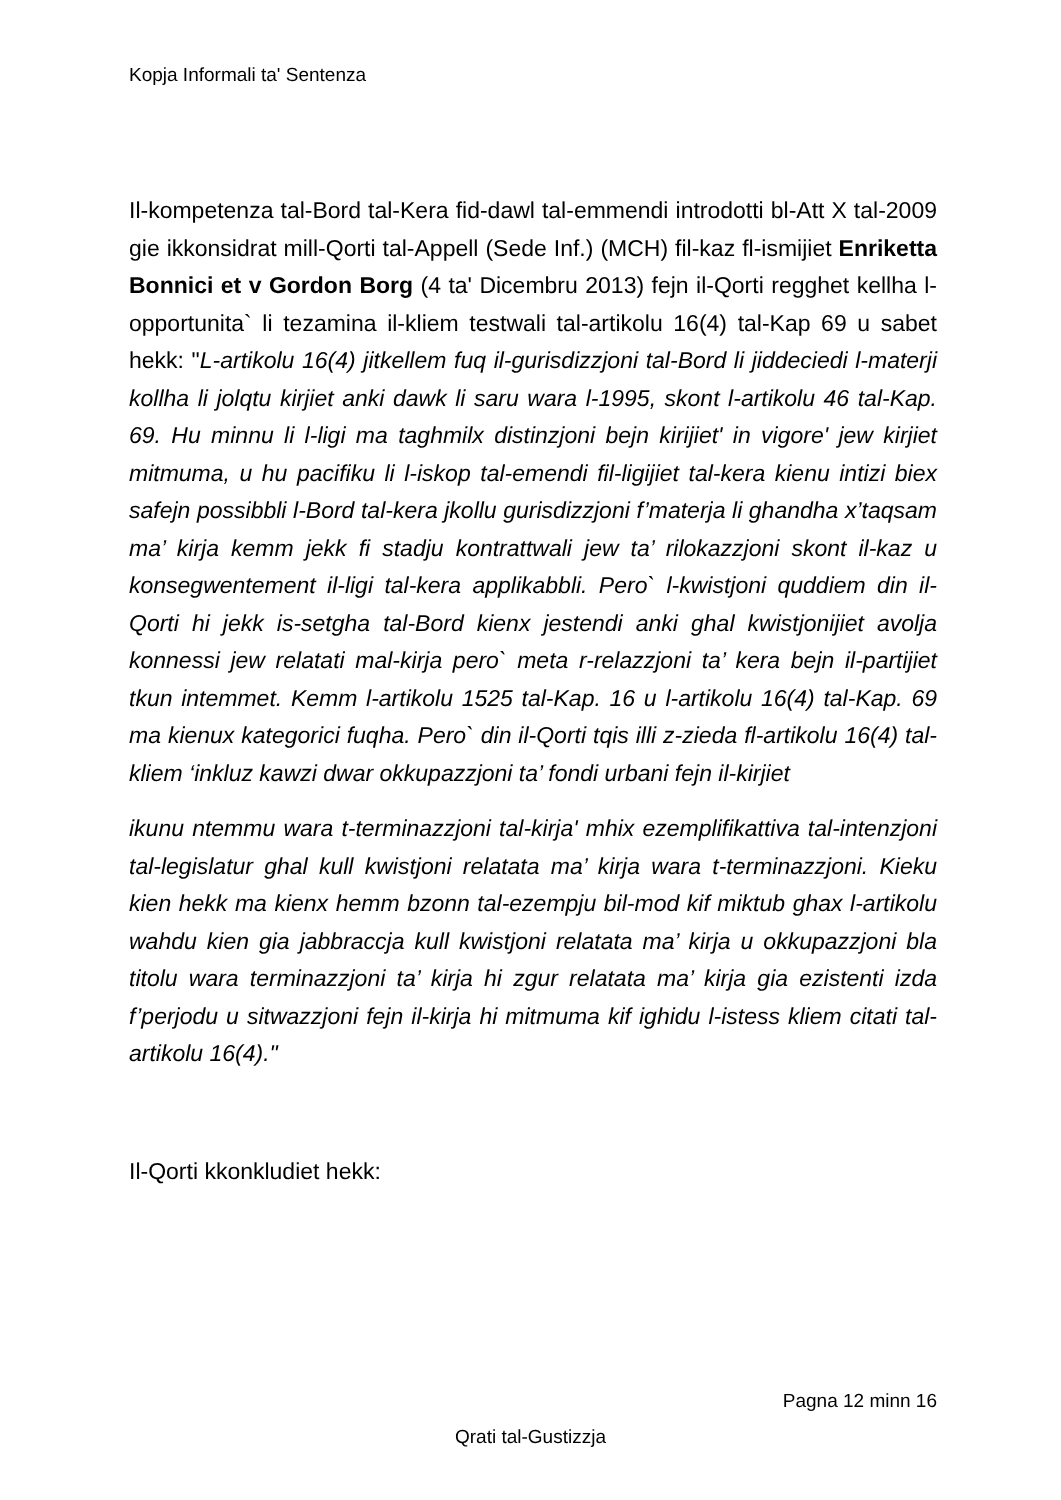Kopja Informali ta' Sentenza
Il-kompetenza tal-Bord tal-Kera fid-dawl tal-emmendi introdotti bl-Att X tal-2009 gie ikkonsidrat mill-Qorti tal-Appell (Sede Inf.) (MCH) fil-kaz fl-ismijiet Enriketta Bonnici et v Gordon Borg (4 ta' Dicembru 2013) fejn il-Qorti regghet kellha l-opportunita` li tezamina il-kliem testwali tal-artikolu 16(4) tal-Kap 69 u sabet hekk: "L-artikolu 16(4) jitkellem fuq il-gurisdizzjoni tal-Bord li jiddeciedi l-materji kollha li jolqtu kirjiet anki dawk li saru wara l-1995, skont l-artikolu 46 tal-Kap. 69. Hu minnu li l-ligi ma taghmilx distinzjoni bejn kirijiet' in vigore' jew kirjiet mitmuma, u hu pacifiku li l-iskop tal-emendi fil-ligijiet tal-kera kienu intizi biex safejn possibbli l-Bord tal-kera jkollu gurisdizzjoni f’materja li ghandha x’taqsam ma’ kirja kemm jekk fi stadju kontrattwali jew ta’ rilokazzjoni skont il-kaz u konsegwentement il-ligi tal-kera applikabbli. Pero` l-kwistjoni quddiem din il-Qorti hi jekk is-setgha tal-Bord kienx jestendi anki ghal kwistjonijiet avolja konnessi jew relatati mal-kirja pero` meta r-relazzjoni ta’ kera bejn il-partijiet tkun intemmet. Kemm l-artikolu 1525 tal-Kap. 16 u l-artikolu 16(4) tal-Kap. 69 ma kienux kategorici fuqha. Pero` din il-Qorti tqis illi z-zieda fl-artikolu 16(4) tal-kliem ‘inkluz kawzi dwar okkupazzjoni ta’ fondi urbani fejn il-kirjiet
ikunu ntemmu wara t-terminazzjoni tal-kirja' mhix ezemplifikattiva tal-intenzjoni tal-legislatur ghal kull kwistjoni relatata ma’ kirja wara t-terminazzjoni. Kieku kien hekk ma kienx hemm bzonn tal-ezempju bil-mod kif miktub ghax l-artikolu wahdu kien gia jabbraccja kull kwistjoni relatata ma’ kirja u okkupazzjoni bla titolu wara terminazzjoni ta’ kirja hi zgur relatata ma’ kirja gia ezistenti izda f’perjodu u sitwazzjoni fejn il-kirja hi mitmuma kif ighidu l-istess kliem citati tal-artikolu 16(4)."
Il-Qorti kkonkludiet hekk:
Pagna 12 minn 16
Qrati tal-Gustizzja